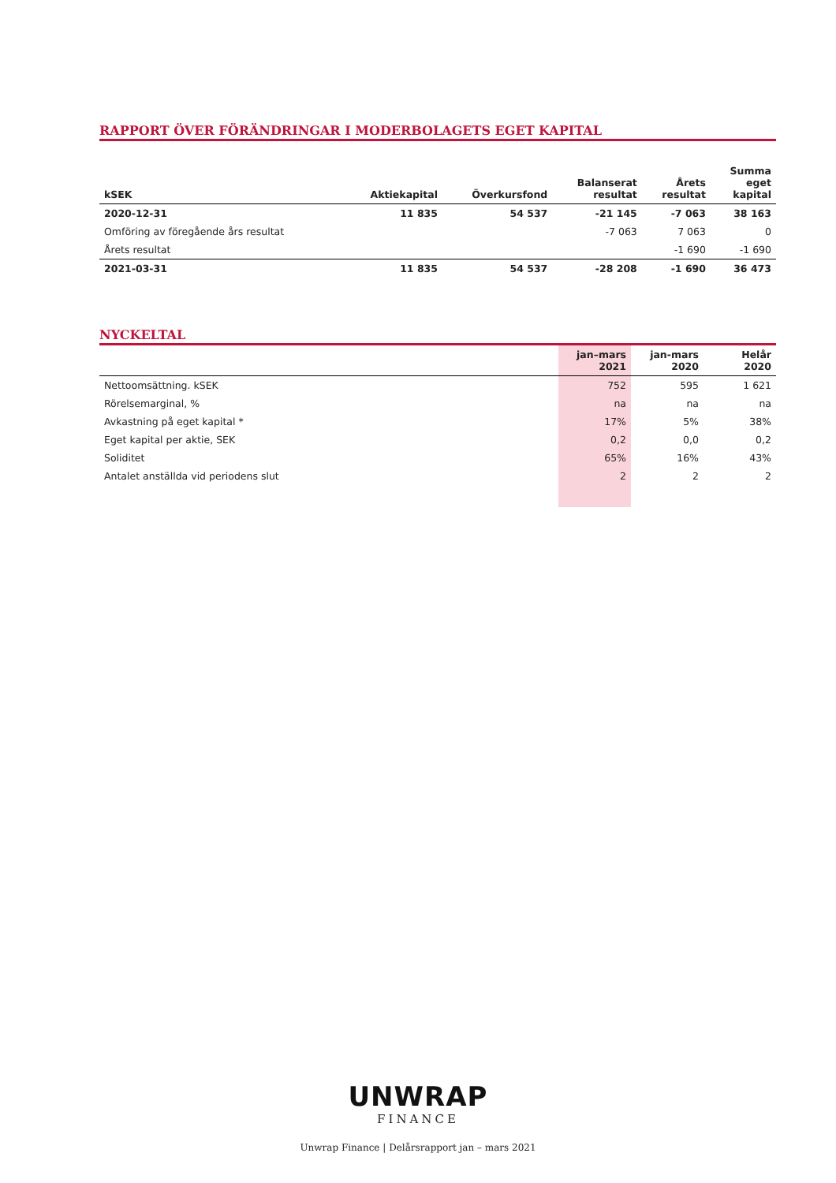RAPPORT ÖVER FÖRÄNDRINGAR I MODERBOLAGETS EGET KAPITAL
| kSEK | Aktiekapital | Överkursfond | Balanserat resultat | Årets resultat | Summa eget kapital |
| --- | --- | --- | --- | --- | --- |
| 2020-12-31 | 11 835 | 54 537 | -21 145 | -7 063 | 38 163 |
| Omföring av föregående års resultat | | | -7 063 | 7 063 | 0 |
| Årets resultat | | | | -1 690 | -1 690 |
| 2021-03-31 | 11 835 | 54 537 | -28 208 | -1 690 | 36 473 |
NYCKELTAL
| | jan–mars 2021 | jan-mars 2020 | Helår 2020 |
| --- | --- | --- | --- |
| Nettoomsättning. kSEK | 752 | 595 | 1 621 |
| Rörelsemarginal, % | na | na | na |
| Avkastning på eget kapital * | 17% | 5% | 38% |
| Eget kapital per aktie, SEK | 0,2 | 0,0 | 0,2 |
| Soliditet | 65% | 16% | 43% |
| Antalet anställda vid periodens slut | 2 | 2 | 2 |
UNWRAP
FINANCE
Unwrap Finance | Delårsrapport jan – mars 2021